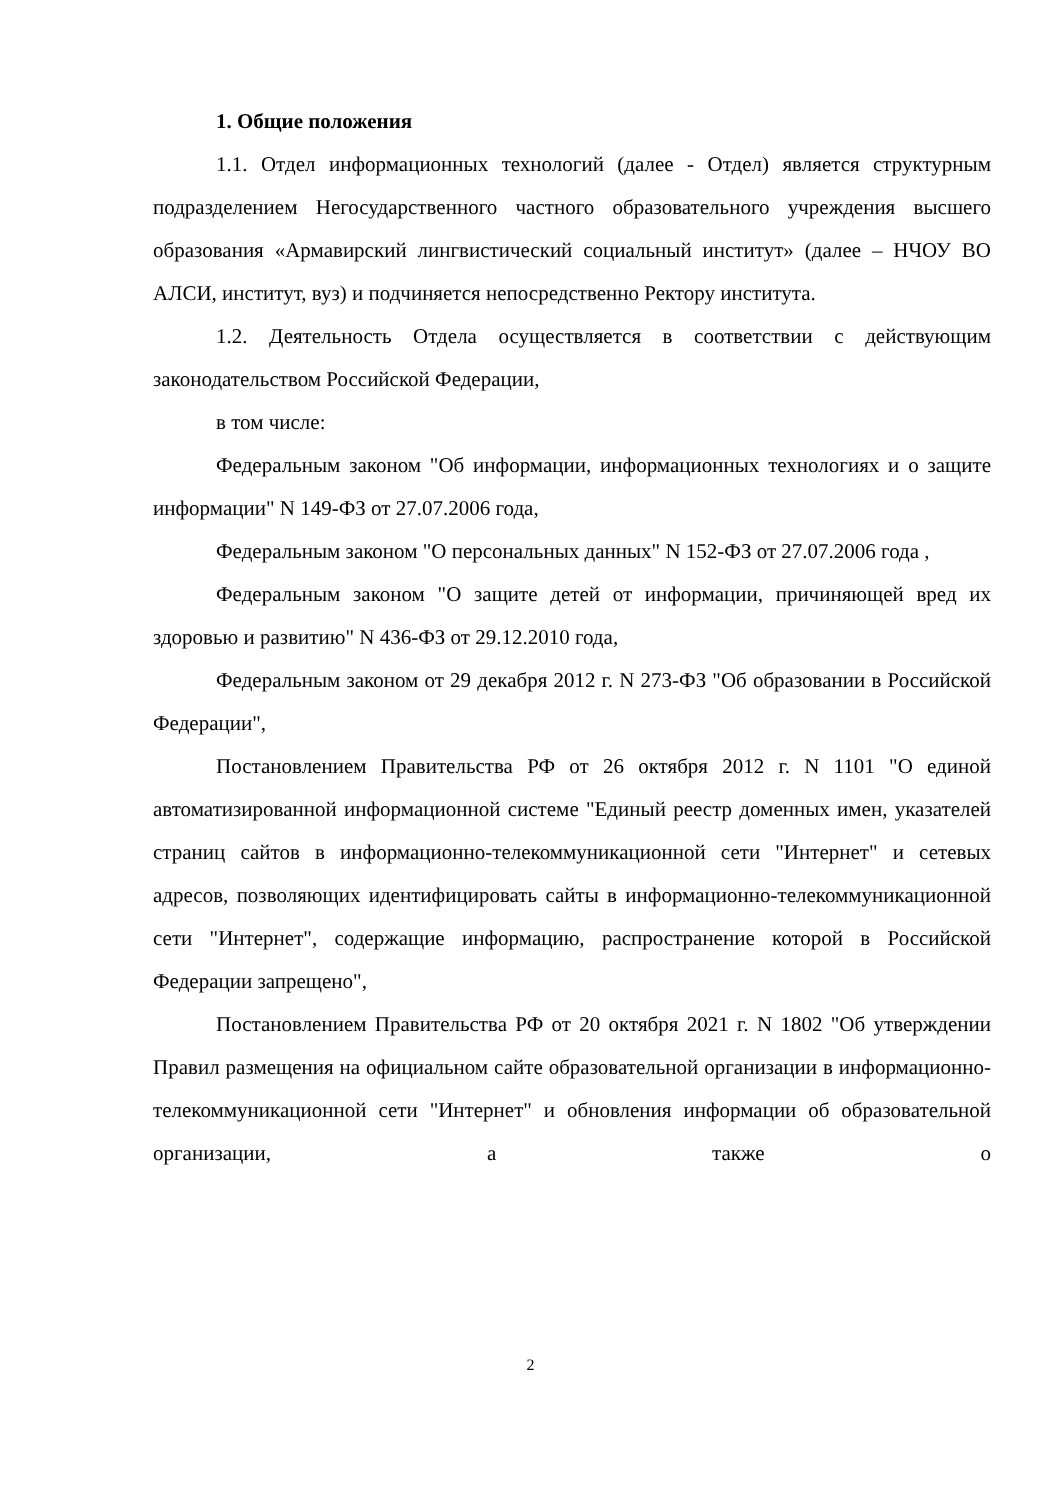1. Общие положения
1.1. Отдел информационных технологий (далее - Отдел) является структурным подразделением Негосударственного частного образовательного учреждения высшего образования «Армавирский лингвистический социальный институт» (далее – НЧОУ ВО АЛСИ, институт, вуз) и подчиняется непосредственно Ректору института.
1.2. Деятельность Отдела осуществляется в соответствии с действующим законодательством Российской Федерации,
в том числе:
Федеральным законом "Об информации, информационных технологиях и о защите информации" N 149-ФЗ от 27.07.2006 года,
Федеральным законом "О персональных данных" N 152-ФЗ от 27.07.2006 года ,
Федеральным законом "О защите детей от информации, причиняющей вред их здоровью и развитию" N 436-ФЗ от 29.12.2010 года,
Федеральным законом от 29 декабря 2012 г. N 273-ФЗ "Об образовании в Российской Федерации",
Постановлением Правительства РФ от 26 октября 2012 г. N 1101 "О единой автоматизированной информационной системе "Единый реестр доменных имен, указателей страниц сайтов в информационно-телекоммуникационной сети "Интернет" и сетевых адресов, позволяющих идентифицировать сайты в информационно-телекоммуникационной сети "Интернет", содержащие информацию, распространение которой в Российской Федерации запрещено",
Постановлением Правительства РФ от 20 октября 2021 г. N 1802 "Об утверждении Правил размещения на официальном сайте образовательной организации в информационно-телекоммуникационной сети "Интернет" и обновления информации об образовательной организации, а также о
2